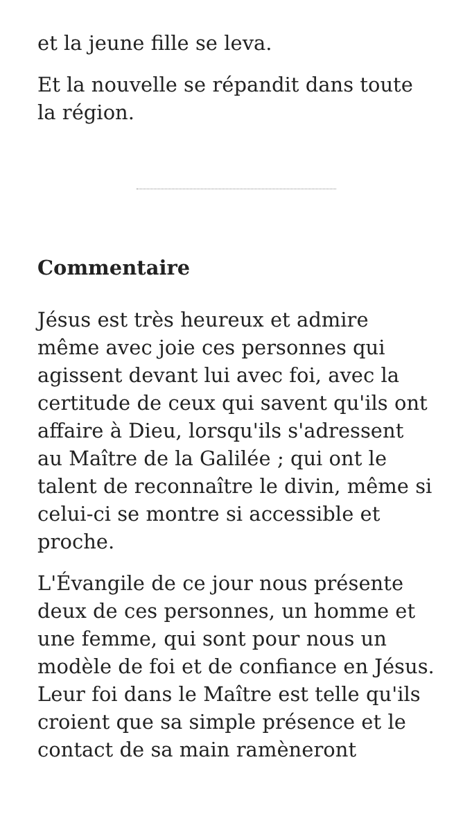et la jeune fille se leva.
Et la nouvelle se répandit dans toute la région.
Commentaire
Jésus est très heureux et admire même avec joie ces personnes qui agissent devant lui avec foi, avec la certitude de ceux qui savent qu'ils ont affaire à Dieu, lorsqu'ils s'adressent au Maître de la Galilée ; qui ont le talent de reconnaître le divin, même si celui-ci se montre si accessible et proche.
L'Évangile de ce jour nous présente deux de ces personnes, un homme et une femme, qui sont pour nous un modèle de foi et de confiance en Jésus. Leur foi dans le Maître est telle qu'ils croient que sa simple présence et le contact de sa main ramèneront